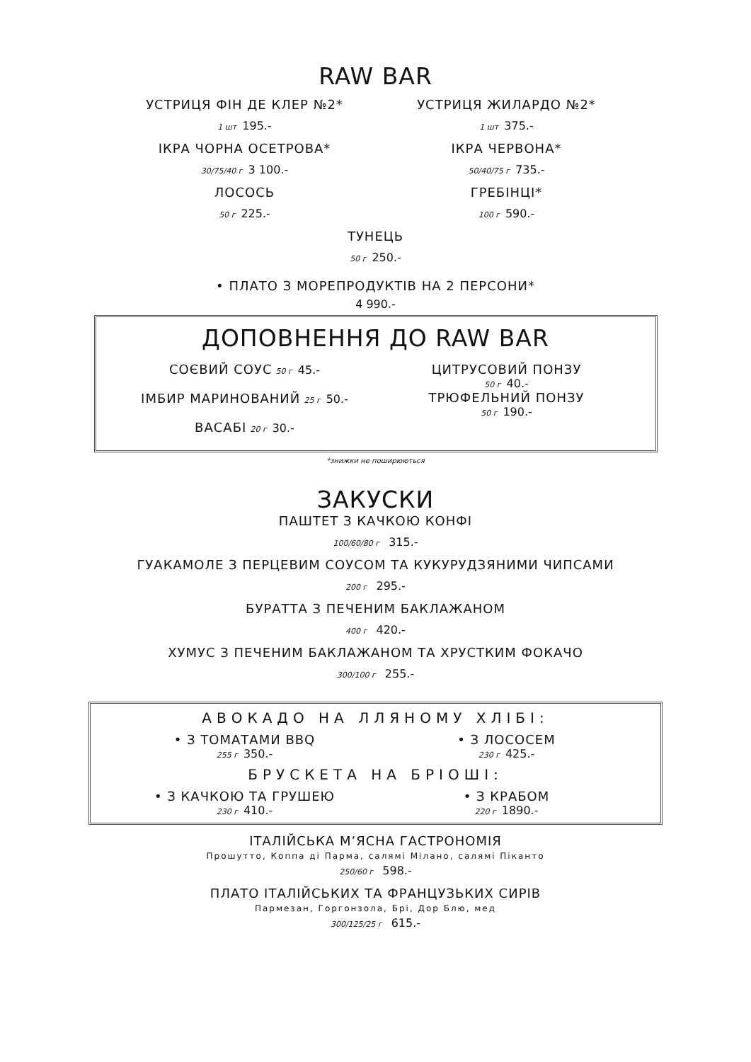RAW BAR
УСТРИЦЯ ФІН ДЕ КЛЕР №2*
1 шт 195.-
ІКРА ЧОРНА ОСЕТРОВА*
30/75/40 г 3 100.-
ЛОСОСЬ
50 г 225.-
УСТРИЦЯ ЖИЛАРДО №2*
1 шт 375.-
ІКРА ЧЕРВОНА*
50/40/75 г 735.-
ГРЕБІНЦІ*
100 г 590.-
ТУНЕЦЬ
50 г 250.-
• ПЛАТО З МОРЕПРОДУКТІВ НА 2 ПЕРСОНИ*
4 990.-
ДОПОВНЕННЯ ДО RAW BAR
СОЄВИЙ СОУС 50 г 45.-
ІМБИР МАРИНОВАНИЙ 25 г 50.-
ВАСАБІ 20 г 30.-
ЦИТРУСОВИЙ ПОНЗУ
50 г 40.-
ТРЮФЕЛЬНИЙ ПОНЗУ
50 г 190.-
*знижки не поширюються
ЗАКУСКИ
ПАШТЕТ З КАЧКОЮ КОНФІ
100/60/80 г 315.-
ГУАКАМОЛЕ З ПЕРЦЕВИМ СОУСОМ ТА КУКУРУДЗЯНИМИ ЧИПСАМИ
200 г 295.-
БУРАТТА З ПЕЧЕНИМ БАКЛАЖАНОМ
400 г 420.-
ХУМУС З ПЕЧЕНИМ БАКЛАЖАНОМ ТА ХРУСТКИМ ФОКАЧО
300/100 г 255.-
АВОКАДО НА ЛЛЯНОМУ ХЛІБІ:
• З ТОМАТАМИ BBQ
255 г 350.-
• З ЛОСОСЕМ
230 г 425.-
БРУСКЕТА НА БРІОШІ:
• З КАЧКОЮ ТА ГРУШЕЮ
230 г 410.-
• З КРАБОМ
220 г 1890.-
ІТАЛІЙСЬКА М’ЯСНА ГАСТРОНОМІЯ
Прошутто, Коппа ді Парма, салямі Мілано, салямі Піканто
250/60 г 598.-
ПЛАТО ІТАЛІЙСЬКИХ ТА ФРАНЦУЗЬКИХ СИРІВ
Пармезан, Горгонзола, Брі, Дор Блю, мед
300/125/25 г 615.-